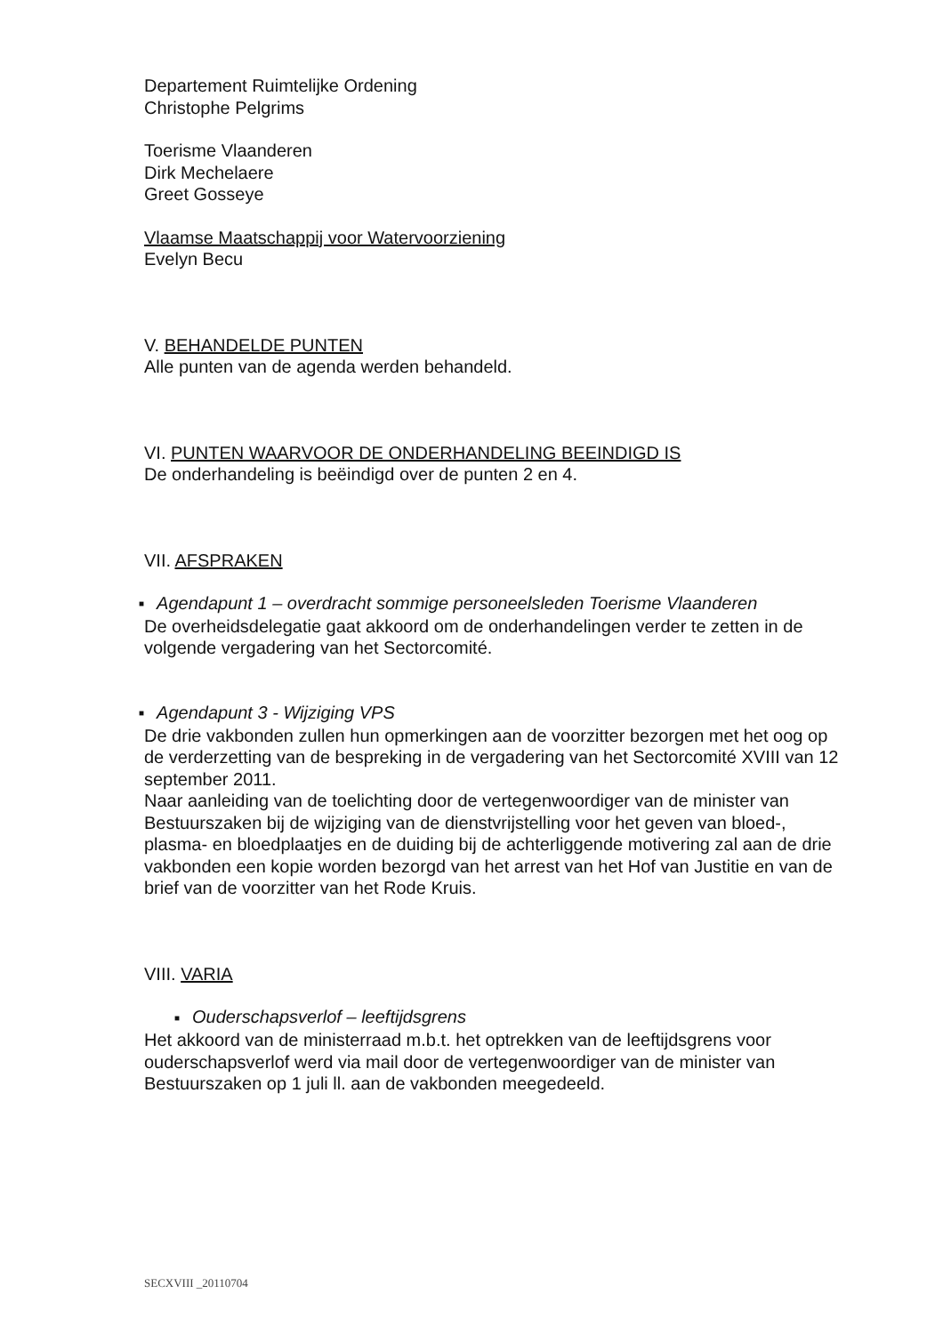Departement Ruimtelijke Ordening
Christophe Pelgrims
Toerisme Vlaanderen
Dirk Mechelaere
Greet Gosseye
Vlaamse Maatschappij voor Watervoorziening
Evelyn Becu
V. BEHANDELDE PUNTEN
Alle punten van de agenda werden behandeld.
VI. PUNTEN WAARVOOR DE ONDERHANDELING BEEINDIGD IS
De onderhandeling is beëindigd over de punten 2 en 4.
VII. AFSPRAKEN
■ Agendapunt 1 – overdracht sommige personeelsleden Toerisme Vlaanderen
De overheidsdelegatie gaat akkoord om de onderhandelingen verder te zetten in de volgende vergadering van het Sectorcomité.
■ Agendapunt 3 - Wijziging VPS
De drie vakbonden zullen hun opmerkingen aan de voorzitter bezorgen met het oog op de verderzetting van de bespreking in de vergadering van het Sectorcomité XVIII van 12 september 2011.
Naar aanleiding van de toelichting door de vertegenwoordiger van de minister van Bestuurszaken bij de wijziging van de dienstvrijstelling voor het geven van bloed-, plasma- en bloedplaatjes en de duiding bij de achterliggende motivering zal aan de drie vakbonden een kopie worden bezorgd van het arrest van het Hof van Justitie en van de brief van de voorzitter van het Rode Kruis.
VIII. VARIA
■ Ouderschapsverlof – leeftijdsgrens
Het akkoord van de ministerraad m.b.t. het optrekken van de leeftijdsgrens voor ouderschapsverlof werd via mail door de vertegenwoordiger van de minister van Bestuurszaken op 1 juli ll. aan de vakbonden meegedeeld.
SECXVIII _20110704